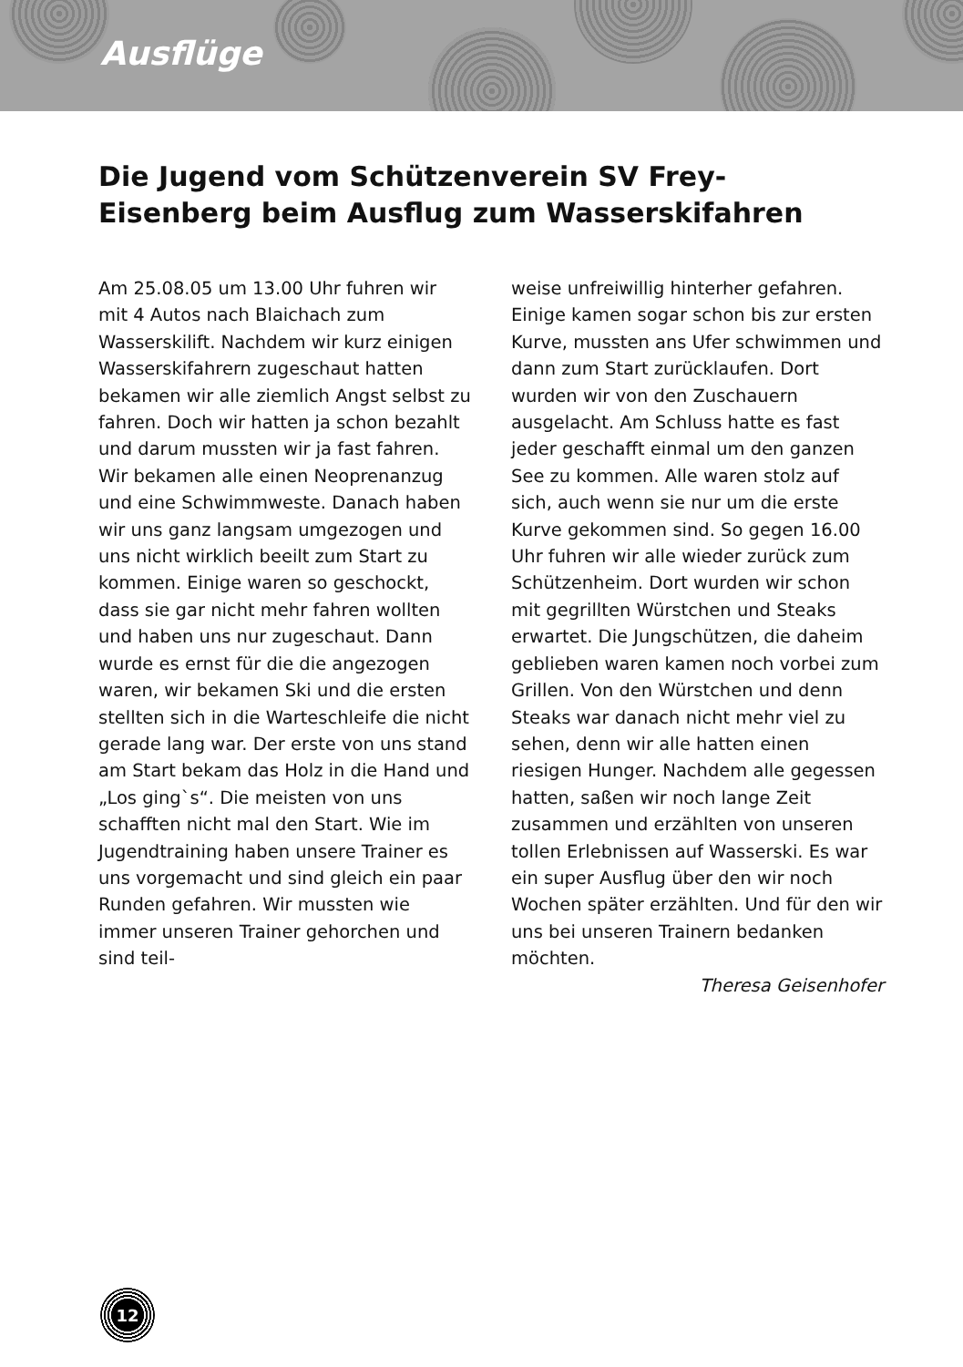Ausflüge
Die Jugend vom Schützenverein SV Frey-Eisenberg beim Ausflug zum Wasserskifahren
Am 25.08.05 um 13.00 Uhr fuhren wir mit 4 Autos nach Blaichach zum Wasserskilift. Nachdem wir kurz einigen Wasserskifahrern zugeschaut hatten bekamen wir alle ziemlich Angst selbst zu fahren. Doch wir hatten ja schon bezahlt und darum mussten wir ja fast fahren. Wir bekamen alle einen Neoprenanzug und eine Schwimmweste. Danach haben wir uns ganz langsam umgezogen und uns nicht wirklich beeilt zum Start zu kommen. Einige waren so geschockt, dass sie gar nicht mehr fahren wollten und haben uns nur zugeschaut. Dann wurde es ernst für die die angezogen waren, wir bekamen Ski und die ersten stellten sich in die Warteschleife die nicht gerade lang war. Der erste von uns stand am Start bekam das Holz in die Hand und „Los ging`s“. Die meisten von uns schafften nicht mal den Start. Wie im Jugendtraining haben unsere Trainer es uns vorgemacht und sind gleich ein paar Runden gefahren. Wir mussten wie immer unseren Trainer gehorchen und sind teil-
weise unfreiwillig hinterher gefahren. Einige kamen sogar schon bis zur ersten Kurve, mussten ans Ufer schwimmen und dann zum Start zurücklaufen. Dort wurden wir von den Zuschauern ausgelacht. Am Schluss hatte es fast jeder geschafft einmal um den ganzen See zu kommen. Alle waren stolz auf sich, auch wenn sie nur um die erste Kurve gekommen sind. So gegen 16.00 Uhr fuhren wir alle wieder zurück zum Schützenheim. Dort wurden wir schon mit gegrillten Würstchen und Steaks erwartet. Die Jungschützen, die daheim geblieben waren kamen noch vorbei zum Grillen. Von den Würstchen und denn Steaks war danach nicht mehr viel zu sehen, denn wir alle hatten einen riesigen Hunger. Nachdem alle gegessen hatten, saßen wir noch lange Zeit zusammen und erzählten von unseren tollen Erlebnissen auf Wasserski. Es war ein super Ausflug über den wir noch Wochen später erzählten. Und für den wir uns bei unseren Trainern bedanken möchten.
Theresa Geisenhofer
12